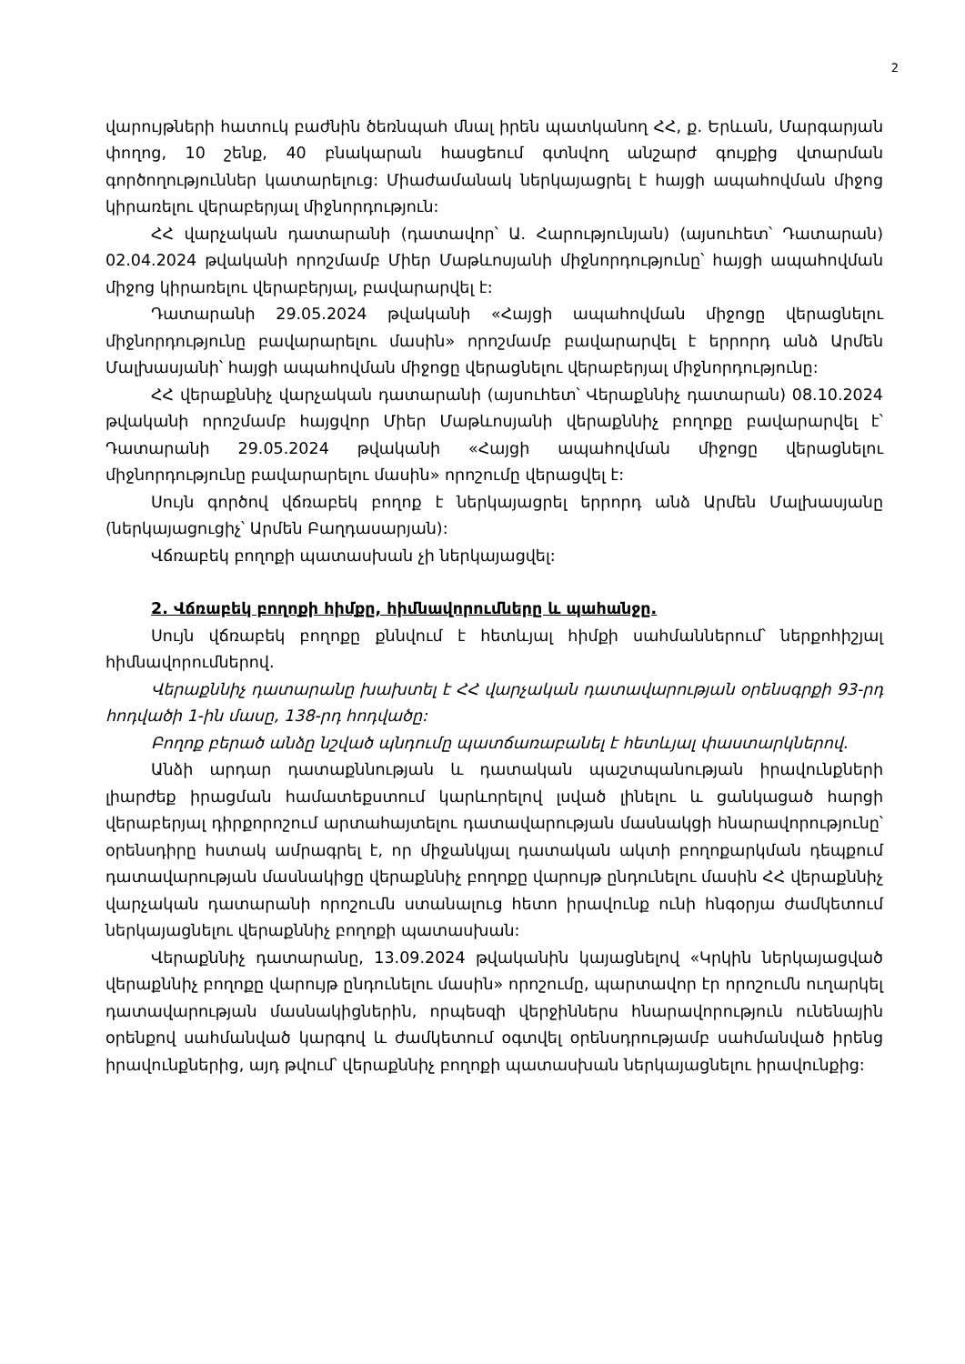2
վարույթների հատուկ բաժնին ծեռնպահ մնալ իրեն պատկանող ՀՀ, ք. Երևան, Մարգարյան փողոց, 10 շենք, 40 բնակարան հասցեում գտնվող անշարժ գույքից վտարման գործողություններ կատարելուց: Միաժամանակ ներկայացրել է հայցի ապահովման միջոց կիրառելու վերաբերյալ միջնորդություն:
ՀՀ վարչական դատարանի (դատավոր՝ Ա. Հարությունյան) (այսուհետ՝ Դատարան) 02.04.2024 թվականի որոշմամբ Միեր Մաթևոսյանի միջնորդությունը՝ հայցի ապահովման միջոց կիրառելու վերաբերյալ, բավարարվել է:
Դատարանի 29.05.2024 թվականի «Հայցի ապահովման միջոցը վերացնելու միջնորդությունը բավարարելու մասին» որոշմամբ բավարարվել է երրորդ անձ Արմեն Մալխասյանի՝ հայցի ապահովման միջոցը վերացնելու վերաբերյալ միջնորդությունը:
ՀՀ վերաքննիչ վարչական դատարանի (այսուհետ՝ Վերաքննիչ դատարան) 08.10.2024 թվականի որոշմամբ հայցվոր Միեր Մաթևոսյանի վերաքննիչ բողոքը բավարարվել է՝ Դատարանի 29.05.2024 թվականի «Հայցի ապահովման միջոցը վերացնելու միջնորդությունը բավարարելու մասին» որոշումը վերացվել է:
Սույն գործով վճռաբեկ բողոք է ներկայացրել երրորդ անձ Արմեն Մալխասյանը (ներկայացուցիչ՝ Արմեն Բաղդասարյան):
Վճռաբեկ բողոքի պատասխան չի ներկայացվել:
2. Վճռաբեկ բողոքի հիմքը, հիմնավորումները և պահանջը.
Սույն վճռաբեկ բողոքը քննվում է հետևյալ հիմքի սահմաններում՝ ներքոհիշյալ հիմնավորումներով.
Վերաքննիչ դատարանը խախտել է ՀՀ վարչական դատավարության օրենսգրքի 93-րդ հոդվածի 1-ին մասը, 138-րդ հոդվածը:
Բողոք բերած անձը նշված պնդումը պատճառաբանել է հետևյալ փաստարկներով.
Անձի արդար դատաքննության և դատական պաշտպանության իրավունքների լիարժեք իրացման համատեքստում կարևորելով լսված լինելու և ցանկացած հարցի վերաբերյալ դիրքորոշում արտահայտելու դատավարության մասնակցի հնարավորությունը՝ օրենսդիրը հստակ ամրագրել է, որ միջանկյալ դատական ակտի բողոքարկման դեպքում դատավարության մասնակիցը վերաքննիչ բողոքը վարույթ ընդունելու մասին ՀՀ վերաքննիչ վարչական դատարանի որոշումն ստանալուց հետո իրավունք ունի հնգօրյա ժամկետում ներկայացնելու վերաքննիչ բողոքի պատասխան:
Վերաքննիչ դատարանը, 13.09.2024 թվականին կայացնելով «Կրկին ներկայացված վերաքննիչ բողոքը վարույթ ընդունելու մասին» որոշումը, պարտավոր էր որոշումն ուղարկել դատավարության մասնակիցներին, որպեսզի վերջիններս հնարավորություն ունենային օրենքով սահմանված կարգով և ժամկետում օգտվել օրենսդրությամբ սահմանված իրենց իրավունքներից, այդ թվում՝ վերաքննիչ բողոքի պատասխան ներկայացնելու իրավունքից: